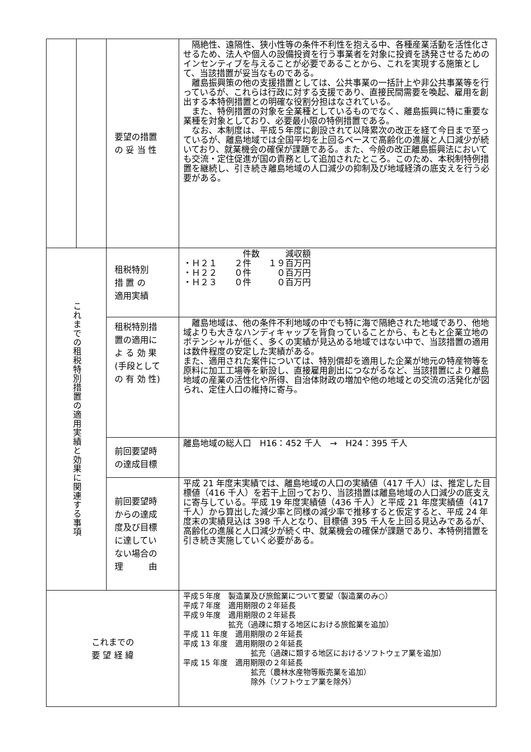| | | 要望の措置 の 妥 当 性 | 隔絶性、遠隔性、狭小性等の条件不利性を抱える中、各種産業活動を活性化させるため、法人や個人の設備投資を行う事業者を対象に投資を誘発させるためのインセンティブを与えることが必要であることから、これを実現する施策として、当該措置が妥当なものである。 離島振興策の他の支援措置としては、公共事業の一括計上や非公共事業等を行っているが、これらは行政に対する支援であり、直接民間需要を喚起、雇用を創出する本特例措置との明確な役割分担はなされている。 また、特例措置の対象を全業種としているものでなく、離島振興に特に重要な業種を対象としており、必要最小限の特例措置である。 なお、本制度は、平成５年度に創設されて以降累次の改正を経て今日まで至っているが、離島地域では全国平均を上回るベースで高齢化の進展と人口減少が続いており、就業機会の確保が課題である。また、今般の改正離島振興法においても交流・定住促進が国の責務として追加されたところ。このため、本税制特例措置を継続し、引き続き離島地域の人口減少の抑制及び地域経済の底支えを行う必要がある。 |
| これまでの租税特別措置の適用実績と効果に関連する事項 | | 租税特別 措 置 の 適用実績 | 件数 減収額 ・Ｈ２１ ２件 １９百万円 ・Ｈ２２ ０件 ０百万円 ・Ｈ２３ ０件 ０百万円 |
| | | 租税特別措 置の適用に よ る 効 果 (手段として の 有 効 性) | 離島地域は、他の条件不利地域の中でも特に海で隔絶された地域であり、他地域よりも大きなハンディキャップを背負っていることから、もともと企業立地のポテンシャルが低く、多くの実績が見込める地域ではない中で、当該措置の適用は数件程度の安定した実績がある。 また、適用された案件については、特別償却を適用した企業が地元の特産物等を原料に加工工場等を新設し、直接雇用創出につながるなど、当該措置により離島地域の産業の活性化や所得、自治体財政の増加や他の地域との交流の活発化が図られ、定住人口の維持に寄与。 |
| | | 前回要望時 の達成目標 | 離島地域の総人口 H16：452 千人 → H24：395 千人 |
| | | 前回要望時 からの達成 度及び目標 に達してい ない場合の 理 由 | 平成 21 年度末実績では、離島地域の人口の実績値（417 千人）は、推定した目標値（416 千人）を若干上回っており、当該措置は離島地域の人口減少の底支えに寄与している。平成 19 年度実績値（436 千人）と平成 21 年度実績値（417 千人）から算出した減少率と同様の減少率で推移すると仮定すると、平成 24 年度末の実績見込は 398 千人となり、目標値 395 千人を上回る見込みであるが、高齢化の進展と人口減少が続く中、就業機会の確保が課題であり、本特例措置を引き続き実施していく必要がある。 |
| これまでの 要 望 経 緯 | | | 平成５年度 製造業及び旅館業について要望（製造業のみ○） 平成７年度 適用期限の２年延長 平成９年度 適用期限の２年延長 拡充（過疎に類する地区における旅館業を追加） 平成 11 年度 適用期限の２年延長 平成 13 年度 適用期限の２年延長 拡充（過疎に類する地区におけるソフトウェア業を追加） 平成 15 年度 適用期限の２年延長 拡充（農林水産物等販売業を追加） 除外（ソフトウェア業を除外） |